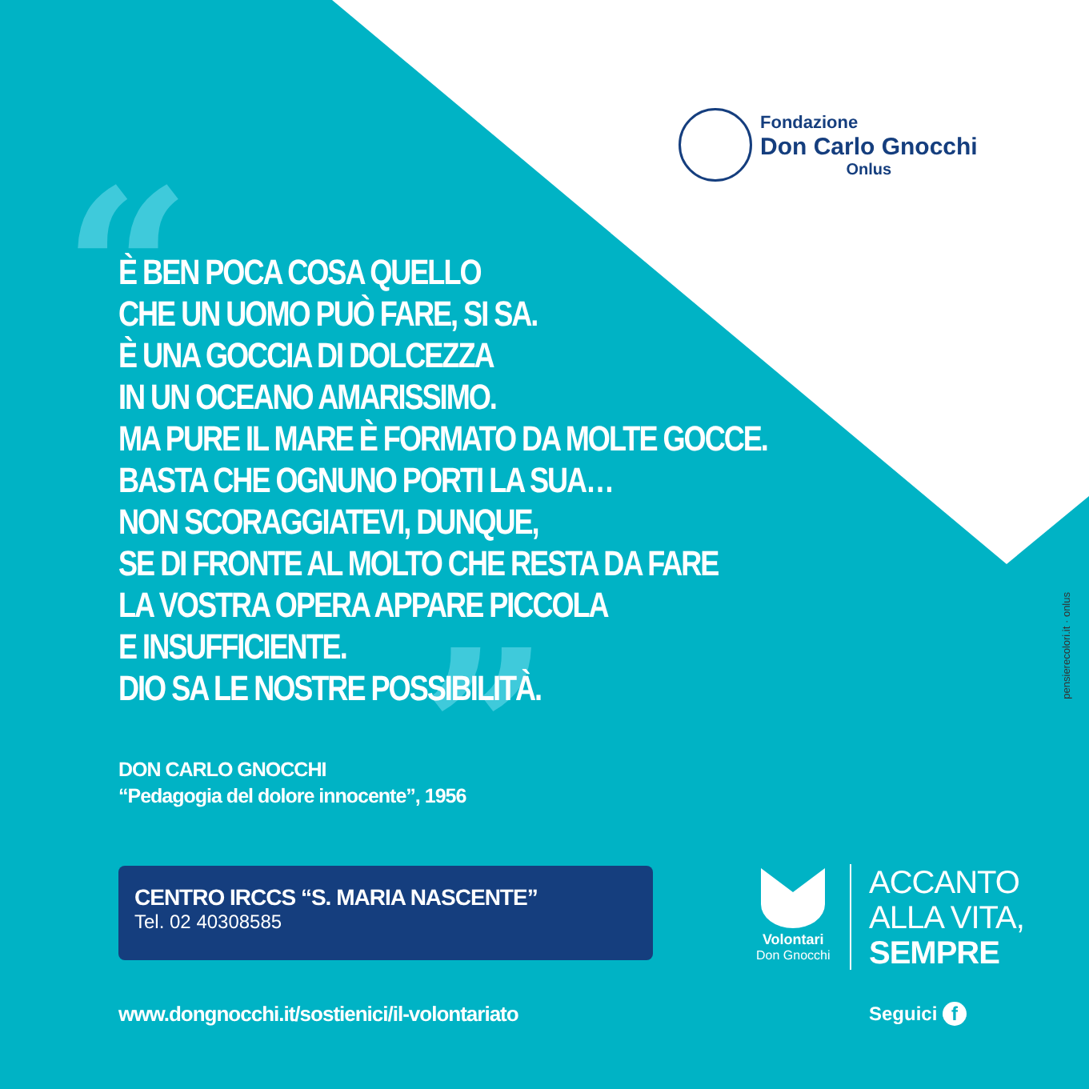Fondazione
Don Carlo Gnocchi
Onlus
“
”
È BEN POCA COSA QUELLO
CHE UN UOMO PUÒ FARE, SI SA.
È UNA GOCCIA DI DOLCEZZA
IN UN OCEANO AMARISSIMO.
MA PURE IL MARE È FORMATO DA MOLTE GOCCE.
BASTA CHE OGNUNO PORTI LA SUA…
NON SCORAGGIATEVI, DUNQUE,
SE DI FRONTE AL MOLTO CHE RESTA DA FARE
LA VOSTRA OPERA APPARE PICCOLA
E INSUFFICIENTE.
DIO SA LE NOSTRE POSSIBILITÀ.
DON CARLO GNOCCHI
“Pedagogia del dolore innocente”, 1956
CENTRO IRCCS “S. MARIA NASCENTE”
Tel. 02 40308585
www.dongnocchi.it/sostienici/il-volontariato
Volontari
Don Gnocchi
ACCANTO
ALLA VITA,
SEMPRE
Seguici f
pensierecolori.it · onlus